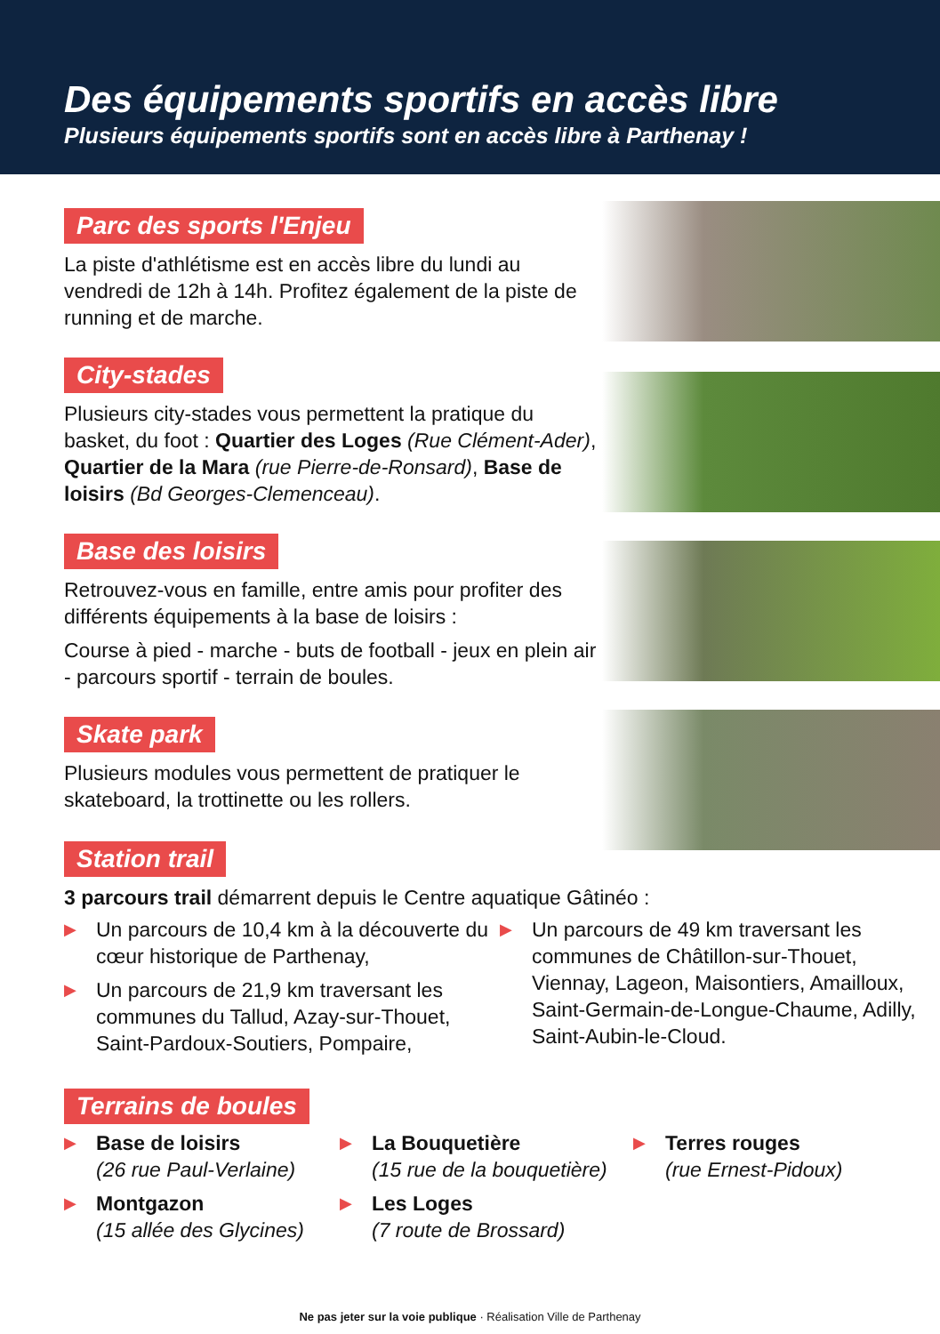Des équipements sportifs en accès libre
Plusieurs équipements sportifs sont en accès libre à Parthenay !
Parc des sports l'Enjeu
La piste d'athlétisme est en accès libre du lundi au vendredi de 12h à 14h. Profitez également de la piste de running et de marche.
City-stades
Plusieurs city-stades vous permettent la pratique du basket, du foot : Quartier des Loges (Rue Clément-Ader), Quartier de la Mara (rue Pierre-de-Ronsard), Base de loisirs (Bd Georges-Clemenceau).
Base des loisirs
Retrouvez-vous en famille, entre amis pour profiter des différents équipements à la base de loisirs :
Course à pied - marche - buts de football - jeux en plein air - parcours sportif - terrain de boules.
Skate park
Plusieurs modules vous permettent de pratiquer le skateboard, la trottinette ou les rollers.
Station trail
3 parcours trail démarrent depuis le Centre aquatique Gâtinéo :
▶ Un parcours de 10,4 km à la découverte du cœur historique de Parthenay,
▶ Un parcours de 21,9 km traversant les communes du Tallud, Azay-sur-Thouet, Saint-Pardoux-Soutiers, Pompaire,
▶ Un parcours de 49 km traversant les communes de Châtillon-sur-Thouet, Viennay, Lageon, Maisontiers, Amailloux, Saint-Germain-de-Longue-Chaume, Adilly, Saint-Aubin-le-Cloud.
Terrains de boules
▶ Base de loisirs
(26 rue Paul-Verlaine)
▶ Montgazon
(15 allée des Glycines)
▶ La Bouquetière
(15 rue de la bouquetière)
▶ Les Loges
(7 route de Brossard)
▶ Terres rouges
(rue Ernest-Pidoux)
Ne pas jeter sur la voie publique · Réalisation Ville de Parthenay